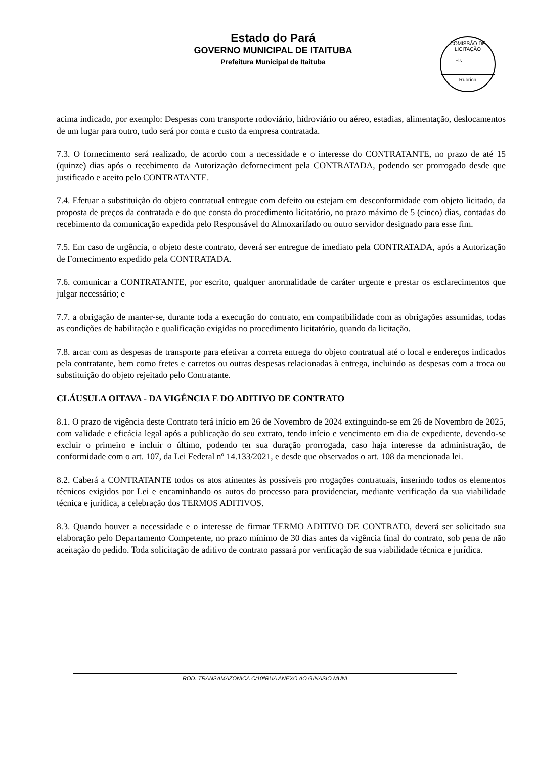Estado do Pará
GOVERNO MUNICIPAL DE ITAITUBA
Prefeitura Municipal de Itaituba
COMISSÃO DE LICITAÇÃO
Fls.______
Rubrica
acima indicado, por exemplo: Despesas com transporte rodoviário, hidroviário ou aéreo, estadias, alimentação, deslocamentos de um lugar para outro, tudo será por conta e custo da empresa contratada.
7.3. O fornecimento será realizado, de acordo com a necessidade e o interesse do CONTRATANTE, no prazo de até 15 (quinze) dias após o recebimento da Autorização deforneciment pela CONTRATADA, podendo ser prorrogado desde que justificado e aceito pelo CONTRATANTE.
7.4. Efetuar a substituição do objeto contratual entregue com defeito ou estejam em desconformidade com objeto licitado, da proposta de preços da contratada e do que consta do procedimento licitatório, no prazo máximo de 5 (cinco) dias, contadas do recebimento da comunicação expedida pelo Responsável do Almoxarifado ou outro servidor designado para esse fim.
7.5. Em caso de urgência, o objeto deste contrato, deverá ser entregue de imediato pela CONTRATADA, após a Autorização de Fornecimento expedido pela CONTRATADA.
7.6. comunicar a CONTRATANTE, por escrito, qualquer anormalidade de caráter urgente e prestar os esclarecimentos que julgar necessário; e
7.7. a obrigação de manter-se, durante toda a execução do contrato, em compatibilidade com as obrigações assumidas, todas as condições de habilitação e qualificação exigidas no procedimento licitatório, quando da licitação.
7.8. arcar com as despesas de transporte para efetivar a correta entrega do objeto contratual até o local e endereços indicados pela contratante, bem como fretes e carretos ou outras despesas relacionadas à entrega, incluindo as despesas com a troca ou substituição do objeto rejeitado pelo Contratante.
CLÁUSULA OITAVA - DA VIGÊNCIA E DO ADITIVO DE CONTRATO
8.1. O prazo de vigência deste Contrato terá início em 26 de Novembro de 2024 extinguindo-se em 26 de Novembro de 2025, com validade e eficácia legal após a publicação do seu extrato, tendo início e vencimento em dia de expediente, devendo-se excluir o primeiro e incluir o último, podendo ter sua duração prorrogada, caso haja interesse da administração, de conformidade com o art. 107, da Lei Federal nº 14.133/2021, e desde que observados o art. 108 da mencionada lei.
8.2. Caberá a CONTRATANTE todos os atos atinentes às possíveis pro rrogações contratuais, inserindo todos os elementos técnicos exigidos por Lei e encaminhando os autos do processo para providenciar, mediante verificação da sua viabilidade técnica e jurídica, a celebração dos TERMOS ADITIVOS.
8.3. Quando houver a necessidade e o interesse de firmar TERMO ADITIVO DE CONTRATO, deverá ser solicitado sua elaboração pelo Departamento Competente, no prazo mínimo de 30 dias antes da vigência final do contrato, sob pena de não aceitação do pedido. Toda solicitação de aditivo de contrato passará por verificação de sua viabilidade técnica e jurídica.
ROD. TRANSAMAZONICA C/10ªRUA ANEXO AO GINASIO MUNI